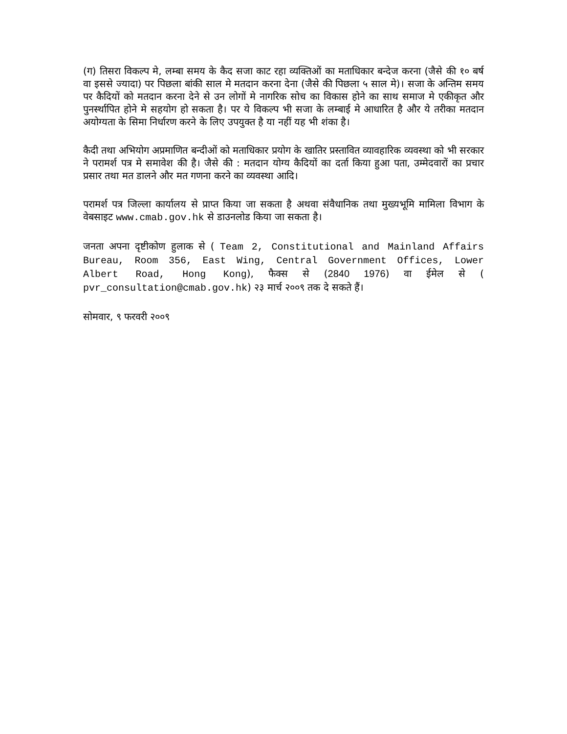(ग) तिसरा विकल्प मे, लम्बा समय के कैद सजा काट रहा व्यक्तिओं का मताधिकार बन्देज करना (जैसे की १० बर्ष वा इससे ज्यादा) पर पिछला बांकी साल मे मतदान करना देना (जैसे की पिछला ५ साल मे)। सजा के अन्तिम समय पर कैदियों को मतदान करना देने से उन लोगों मे नागरिक सोच का विकास होने का साथ समाज मे एकीकृत और पुनर्स्थापित होने मे सहयोग हो सकता है। पर ये विकल्प भी सजा के लम्बाई मे आधारित है और ये तरीका मतदान अयोग्यता के सिमा निर्धारण करने के लिए उपयुक्त है या नहीं यह भी शंका है।
कैदी तथा अभियोग अप्रमाणित बन्दीओं को मताधिकार प्रयोग के खातिर प्रस्तावित व्यावहारिक व्यवस्था को भी सरकार ने परामर्श पत्र मे समावेश की है। जैसे की : मतदान योग्य कैदियों का दर्ता किया हुआ पता, उम्मेदवारों का प्रचार प्रसार तथा मत डालने और मत गणना करने का व्यवस्था आदि।
परामर्श पत्र जिल्ला कार्यालय से प्राप्त किया जा सकता है अथवा संवैधानिक तथा मुख्यभूमि मामिला विभाग के वेबसाइट www.cmab.gov.hk से डाउनलोड किया जा सकता है।
जनता अपना दृष्टीकोण हुलाक से ( Team 2, Constitutional and Mainland Affairs Bureau, Room 356, East Wing, Central Government Offices, Lower Albert Road, Hong Kong), फैक्स से (2840 1976) वा ईमेल से ( pvr_consultation@cmab.gov.hk) २३ मार्च २००९ तक दे सकते हैं।
सोमवार, ९ फरवरी २००९